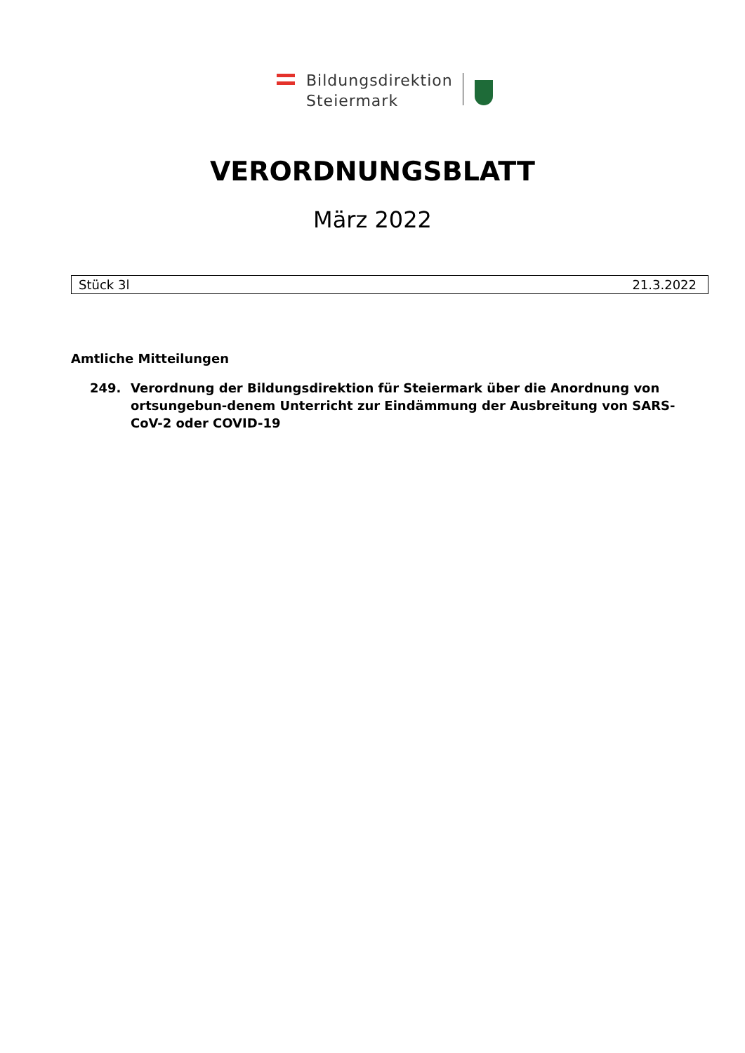Bildungsdirektion
Steiermark
VERORDNUNGSBLATT
März 2022
Stück 3l 21.3.2022
Amtliche Mitteilungen
249. Verordnung der Bildungsdirektion für Steiermark über die Anordnung von ortsungebun-denem Unterricht zur Eindämmung der Ausbreitung von SARS-CoV-2 oder COVID-19